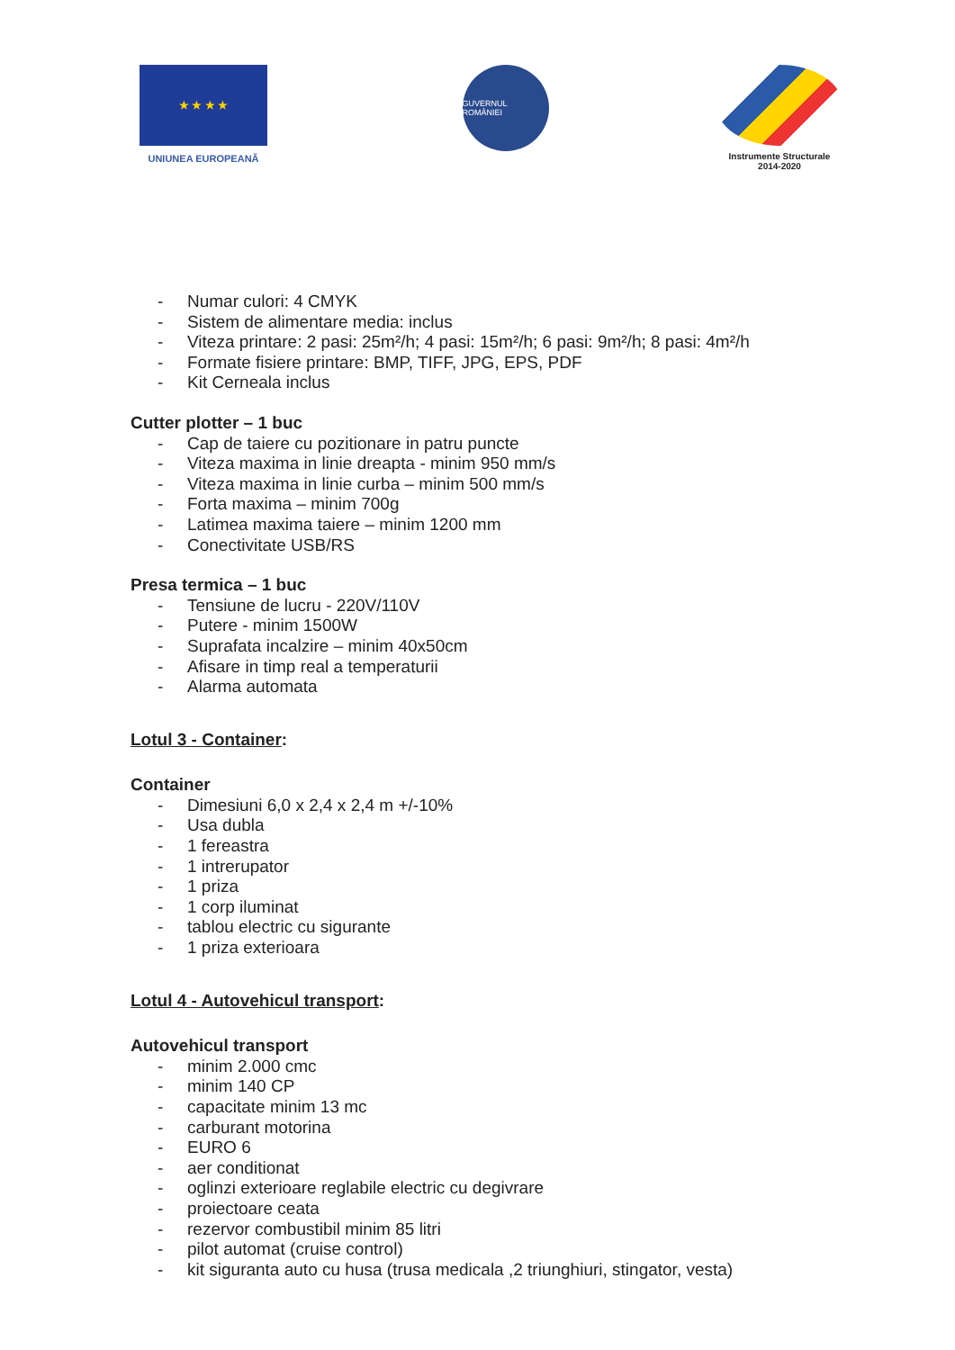★ ★ ★ ★
UNIUNEA EUROPEANĂ
GUVERNUL ROMÂNIEI
Instrumente Structurale
2014-2020
- Numar culori: 4 CMYK
- Sistem de alimentare media: inclus
- Viteza printare: 2 pasi: 25m²/h; 4 pasi: 15m²/h; 6 pasi: 9m²/h; 8 pasi: 4m²/h
- Formate fisiere printare: BMP, TIFF, JPG, EPS, PDF
- Kit Cerneala inclus
Cutter plotter – 1 buc
- Cap de taiere cu pozitionare in patru puncte
- Viteza maxima in linie dreapta - minim 950 mm/s
- Viteza maxima in linie curba – minim 500 mm/s
- Forta maxima – minim 700g
- Latimea maxima taiere – minim 1200 mm
- Conectivitate USB/RS
Presa termica – 1 buc
- Tensiune de lucru - 220V/110V
- Putere - minim 1500W
- Suprafata incalzire – minim 40x50cm
- Afisare in timp real a temperaturii
- Alarma automata
Lotul 3 - Container:
Container
- Dimesiuni 6,0 x 2,4 x 2,4 m +/-10%
- Usa dubla
- 1 fereastra
- 1 intrerupator
- 1 priza
- 1 corp iluminat
- tablou electric cu sigurante
- 1 priza exterioara
Lotul 4 - Autovehicul transport:
Autovehicul transport
- minim 2.000 cmc
- minim 140 CP
- capacitate minim 13 mc
- carburant motorina
- EURO 6
- aer conditionat
- oglinzi exterioare reglabile electric cu degivrare
- proiectoare ceata
- rezervor combustibil minim 85 litri
- pilot automat (cruise control)
- kit siguranta auto cu husa (trusa medicala ,2 triunghiuri, stingator, vesta)